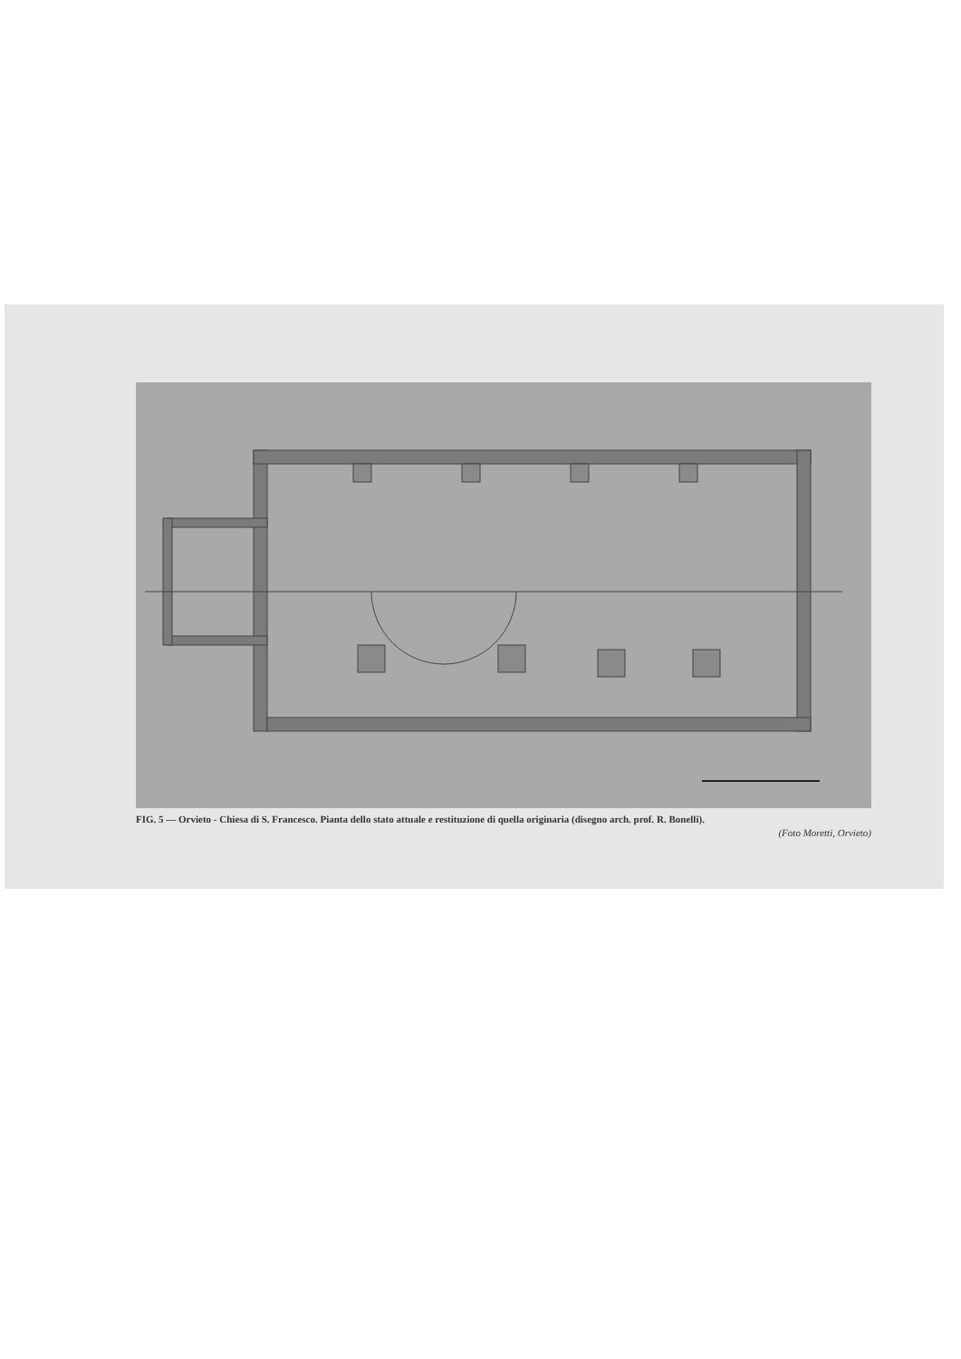FIG. 5 — Orvieto - Chiesa di S. Francesco. Pianta dello stato attuale e restituzione di quella originaria (disegno arch. prof. R. Bonelli).
(Foto Moretti, Orvieto)